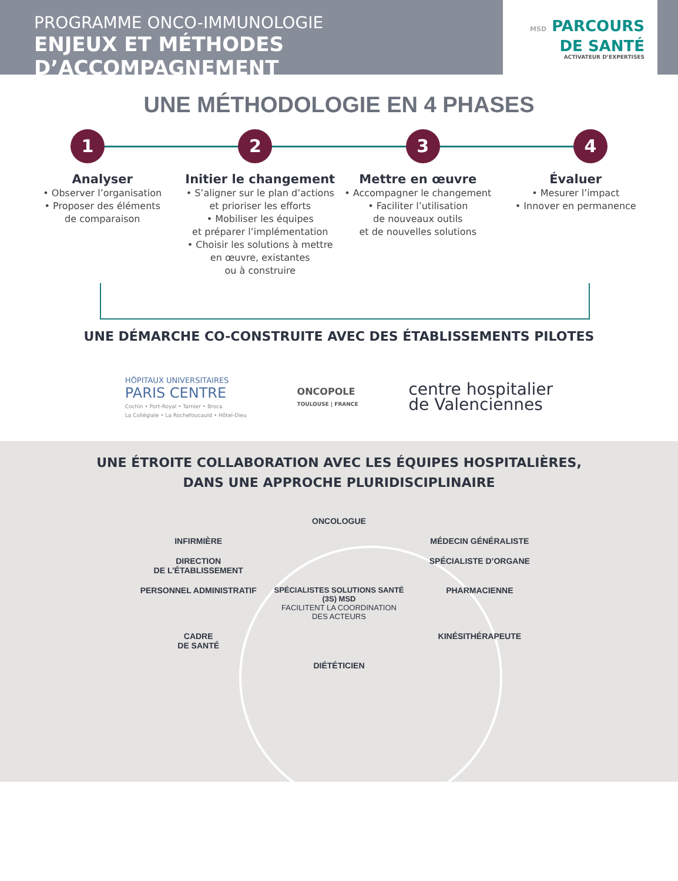PROGRAMME ONCO-IMMUNOLOGIE
ENJEUX ET MÉTHODES D’ACCOMPAGNEMENT
MSD PARCOURS
DE SANTÉ
ACTIVATEUR D’EXPERTISES
UNE MÉTHODOLOGIE EN 4 PHASES
1 2 3 4
Analyser
• Observer l’organisation
• Proposer des éléments
de comparaison
Initier le changement
• S’aligner sur le plan d’actions
et prioriser les efforts
• Mobiliser les équipes
et préparer l’implémentation
• Choisir les solutions à mettre
en œuvre, existantes
ou à construire
Mettre en œuvre
• Accompagner le changement
• Faciliter l’utilisation
de nouveaux outils
et de nouvelles solutions
Évaluer
• Mesurer l’impact
• Innover en permanence
UNE DÉMARCHE CO-CONSTRUITE AVEC DES ÉTABLISSEMENTS PILOTES
HÔPITAUX UNIVERSITAIRES
PARIS CENTRE
Cochin • Port-Royal • Tarnier • Broca
La Collégiale • La Rochefoucauld • Hôtel-Dieu
ONCOPOLE
TOULOUSE | FRANCE
centre hospitalier
de Valenciennes
UNE ÉTROITE COLLABORATION AVEC LES ÉQUIPES HOSPITALIÈRES,
DANS UNE APPROCHE PLURIDISCIPLINAIRE
ONCOLOGUE
INFIRMIÈRE
MÉDECIN GÉNÉRALISTE
DIRECTION
DE L’ÉTABLISSEMENT
SPÉCIALISTE D’ORGANE
PERSONNEL ADMINISTRATIF
SPÉCIALISTES SOLUTIONS SANTÉ (3S) MSD
FACILITENT LA COORDINATION DES ACTEURS
PHARMACIENNE
CADRE
DE SANTÉ
KINÉSITHÉRAPEUTE
DIÉTÉTICIEN